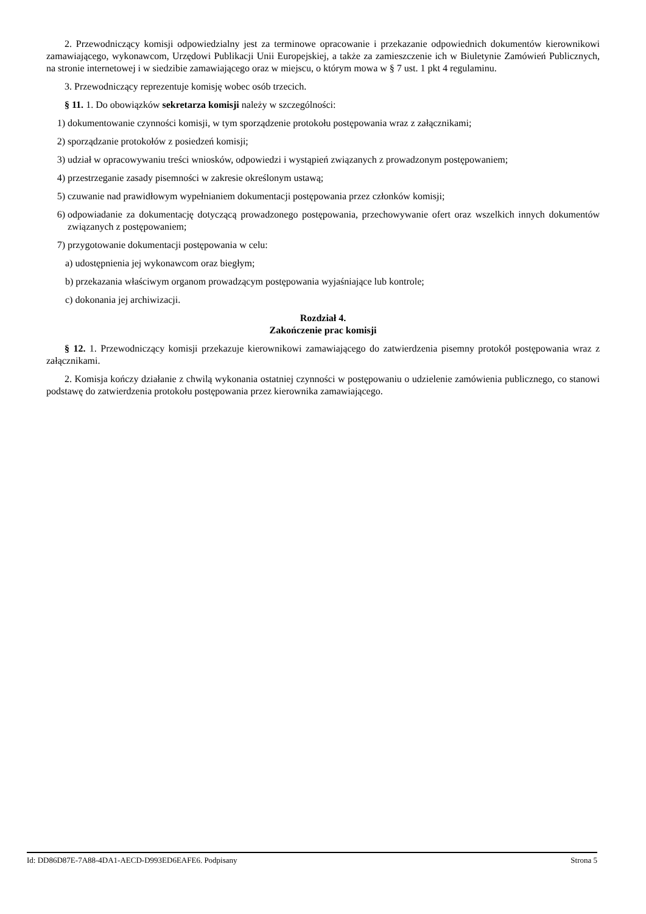2. Przewodniczący komisji odpowiedzialny jest za terminowe opracowanie i przekazanie odpowiednich dokumentów kierownikowi zamawiającego, wykonawcom, Urzędowi Publikacji Unii Europejskiej, a także za zamieszczenie ich w Biuletynie Zamówień Publicznych, na stronie internetowej i w siedzibie zamawiającego oraz w miejscu, o którym mowa w § 7 ust. 1 pkt 4 regulaminu.
3. Przewodniczący reprezentuje komisję wobec osób trzecich.
§ 11. 1. Do obowiązków sekretarza komisji należy w szczególności:
1) dokumentowanie czynności komisji, w tym sporządzenie protokołu postępowania wraz z załącznikami;
2) sporządzanie protokołów z posiedzeń komisji;
3) udział w opracowywaniu treści wniosków, odpowiedzi i wystąpień związanych z prowadzonym postępowaniem;
4) przestrzeganie zasady pisemności w zakresie określonym ustawą;
5) czuwanie nad prawidłowym wypełnianiem dokumentacji postępowania przez członków komisji;
6) odpowiadanie za dokumentację dotyczącą prowadzonego postępowania, przechowywanie ofert oraz wszelkich innych dokumentów związanych z postępowaniem;
7) przygotowanie dokumentacji postępowania w celu:
a) udostępnienia jej wykonawcom oraz biegłym;
b) przekazania właściwym organom prowadzącym postępowania wyjaśniające lub kontrole;
c) dokonania jej archiwizacji.
Rozdział 4.
Zakończenie prac komisji
§ 12. 1. Przewodniczący komisji przekazuje kierownikowi zamawiającego do zatwierdzenia pisemny protokół postępowania wraz z załącznikami.
2. Komisja kończy działanie z chwilą wykonania ostatniej czynności w postępowaniu o udzielenie zamówienia publicznego, co stanowi podstawę do zatwierdzenia protokołu postępowania przez kierownika zamawiającego.
Id: DD86D87E-7A88-4DA1-AECD-D993ED6EAFE6. Podpisany Strona 5